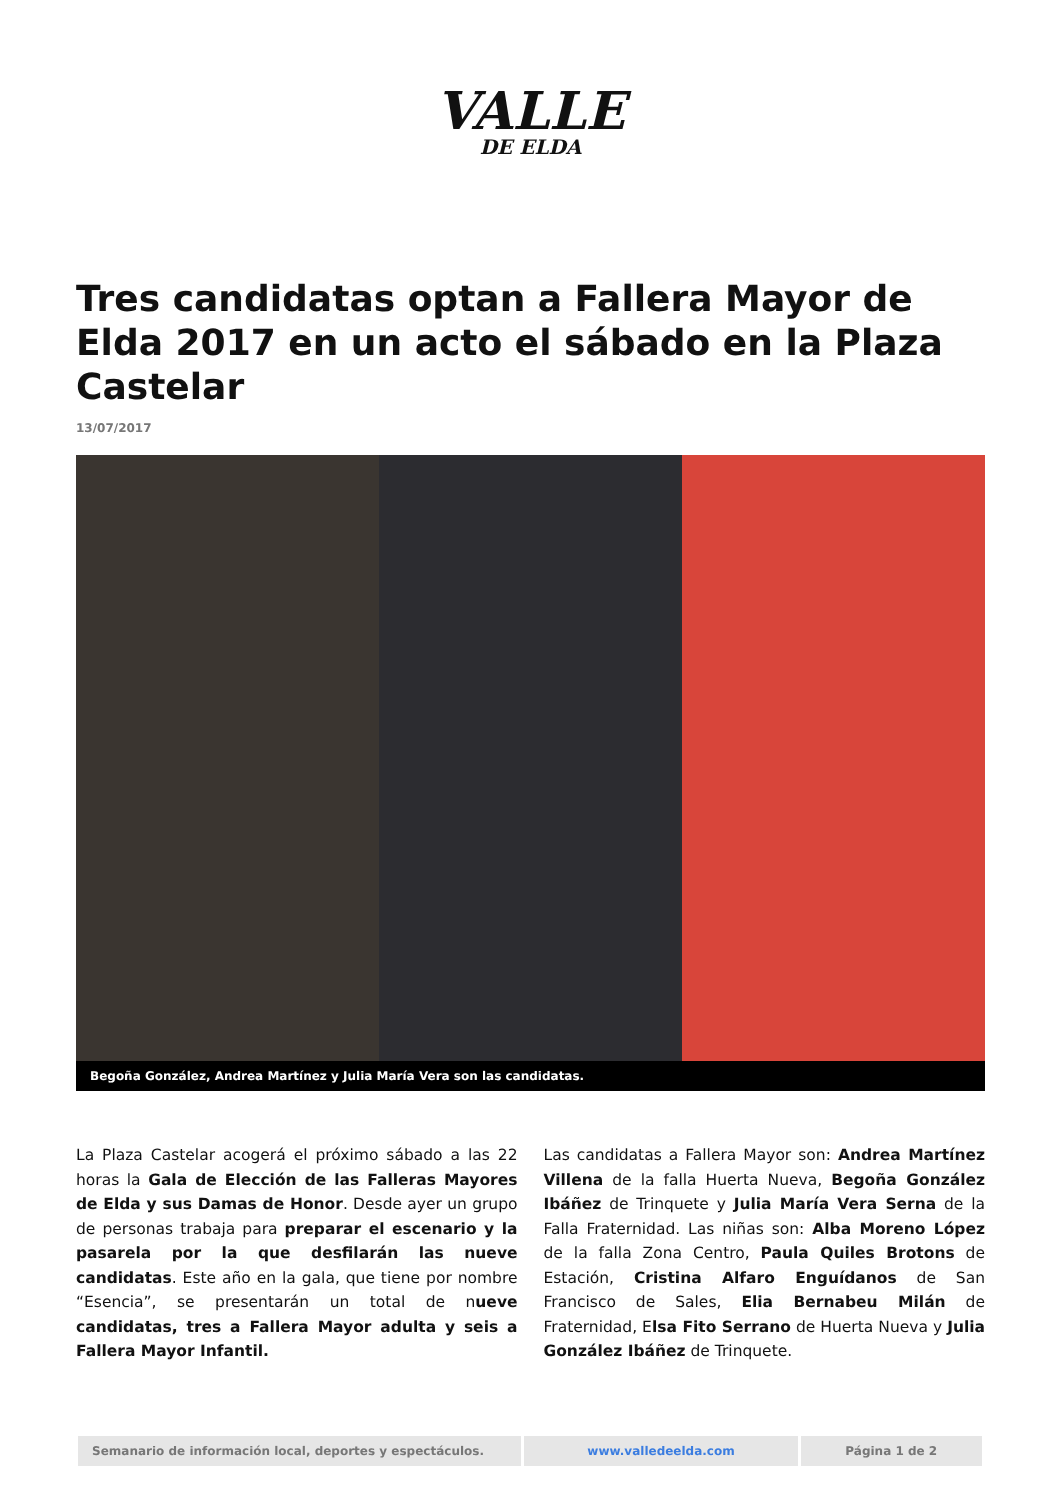VALLE
DE ELDA
Tres candidatas optan a Fallera Mayor de Elda 2017 en un acto el sábado en la Plaza Castelar
13/07/2017
Begoña González, Andrea Martínez y Julia María Vera son las candidatas.
La Plaza Castelar acogerá el próximo sábado a las 22 horas la Gala de Elección de las Falleras Mayores de Elda y sus Damas de Honor. Desde ayer un grupo de personas trabaja para preparar el escenario y la pasarela por la que desfilarán las nueve candidatas. Este año en la gala, que tiene por nombre “Esencia”, se presentarán un total de nueve candidatas, tres a Fallera Mayor adulta y seis a Fallera Mayor Infantil.
Las candidatas a Fallera Mayor son: Andrea Martínez Villena de la falla Huerta Nueva, Begoña González Ibáñez de Trinquete y Julia María Vera Serna de la Falla Fraternidad. Las niñas son: Alba Moreno López de la falla Zona Centro, Paula Quiles Brotons de Estación, Cristina Alfaro Enguídanos de San Francisco de Sales, Elia Bernabeu Milán de Fraternidad, Elsa Fito Serrano de Huerta Nueva y Julia González Ibáñez de Trinquete.
Semanario de información local, deportes y espectáculos. www.valledeelda.com Página 1 de 2